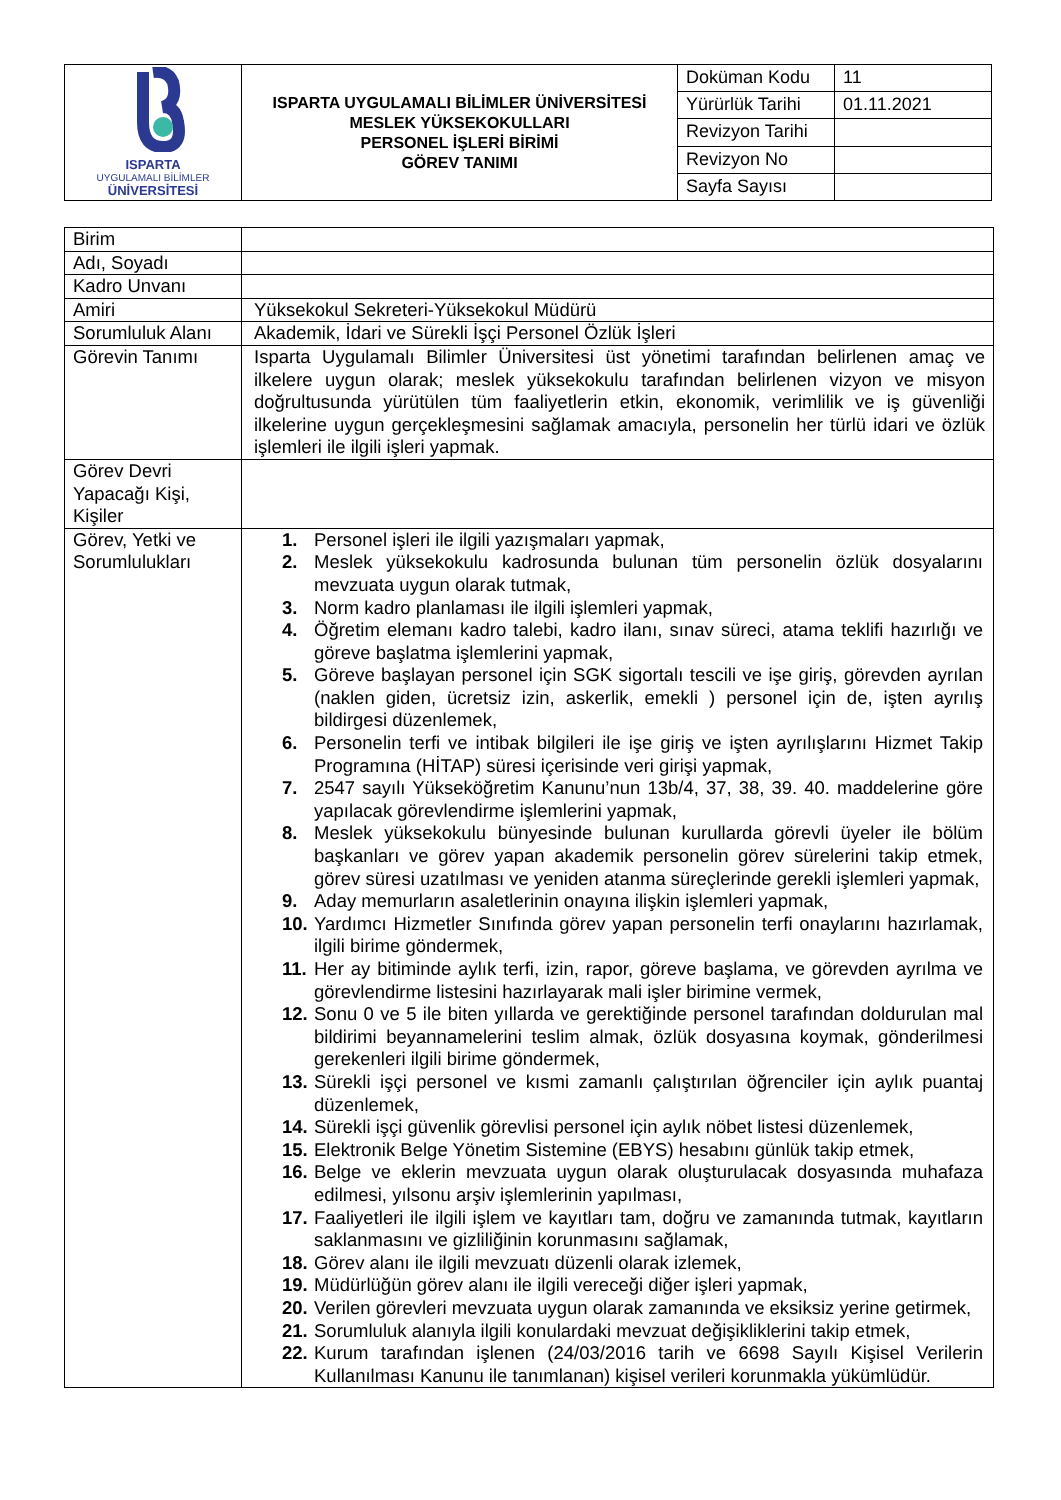| ISPARTA UYGULAMALI BİLİMLER ÜNİVERSİTESİ | ISPARTA UYGULAMALI BİLİMLER ÜNİVERSİTESİ MESLEK YÜKSEKOKULLARI PERSONEL İŞLERİ BİRİMİ GÖREV TANIMI | Doküman Kodu | 11 |
| | | Yürürlük Tarihi | 01.11.2021 |
| | | Revizyon Tarihi | |
| | | Revizyon No | |
| | | Sayfa Sayısı | |
| Birim | |
| Adı, Soyadı | |
| Kadro Unvanı | |
| Amiri | Yüksekokul Sekreteri-Yüksekokul Müdürü |
| Sorumluluk Alanı | Akademik, İdari ve Sürekli İşçi Personel Özlük İşleri |
| Görevin Tanımı | Isparta Uygulamalı Bilimler Üniversitesi üst yönetimi tarafından belirlenen amaç ve ilkelere uygun olarak; meslek yüksekokulu tarafından belirlenen vizyon ve misyon doğrultusunda yürütülen tüm faaliyetlerin etkin, ekonomik, verimlilik ve iş güvenliği ilkelerine uygun gerçekleşmesini sağlamak amacıyla, personelin her türlü idari ve özlük işlemleri ile ilgili işleri yapmak. |
| Görev Devri Yapacağı Kişi, Kişiler | |
| Görev, Yetki ve Sorumlulukları | 1. Personel işleri ile ilgili yazışmaları yapmak, 2. Meslek yüksekokulu kadrosunda bulunan tüm personelin özlük dosyalarını mevzuata uygun olarak tutmak, 3. Norm kadro planlaması ile ilgili işlemleri yapmak, 4. Öğretim elemanı kadro talebi, kadro ilanı, sınav süreci, atama teklifi hazırlığı ve göreve başlatma işlemlerini yapmak, 5. Göreve başlayan personel için SGK sigortalı tescili ve işe giriş, görevden ayrılan (naklen giden, ücretsiz izin, askerlik, emekli ) personel için de, işten ayrılış bildirgesi düzenlemek, 6. Personelin terfi ve intibak bilgileri ile işe giriş ve işten ayrılışlarını Hizmet Takip Programına (HİTAP) süresi içerisinde veri girişi yapmak, 7. 2547 sayılı Yükseköğretim Kanunu’nun 13b/4, 37, 38, 39. 40. maddelerine göre yapılacak görevlendirme işlemlerini yapmak, 8. Meslek yüksekokulu bünyesinde bulunan kurullarda görevli üyeler ile bölüm başkanları ve görev yapan akademik personelin görev sürelerini takip etmek, görev süresi uzatılması ve yeniden atanma süreçlerinde gerekli işlemleri yapmak, 9. Aday memurların asaletlerinin onayına ilişkin işlemleri yapmak, 10. Yardımcı Hizmetler Sınıfında görev yapan personelin terfi onaylarını hazırlamak, ilgili birime göndermek, 11. Her ay bitiminde aylık terfi, izin, rapor, göreve başlama, ve görevden ayrılma ve görevlendirme listesini hazırlayarak mali işler birimine vermek, 12. Sonu 0 ve 5 ile biten yıllarda ve gerektiğinde personel tarafından doldurulan mal bildirimi beyannamelerini teslim almak, özlük dosyasına koymak, gönderilmesi gerekenleri ilgili birime göndermek, 13. Sürekli işçi personel ve kısmi zamanlı çalıştırılan öğrenciler için aylık puantaj düzenlemek, 14. Sürekli işçi güvenlik görevlisi personel için aylık nöbet listesi düzenlemek, 15. Elektronik Belge Yönetim Sistemine (EBYS) hesabını günlük takip etmek, 16. Belge ve eklerin mevzuata uygun olarak oluşturulacak dosyasında muhafaza edilmesi, yılsonu arşiv işlemlerinin yapılması, 17. Faaliyetleri ile ilgili işlem ve kayıtları tam, doğru ve zamanında tutmak, kayıtların saklanmasını ve gizliliğinin korunmasını sağlamak, 18. Görev alanı ile ilgili mevzuatı düzenli olarak izlemek, 19. Müdürlüğün görev alanı ile ilgili vereceği diğer işleri yapmak, 20. Verilen görevleri mevzuata uygun olarak zamanında ve eksiksiz yerine getirmek, 21. Sorumluluk alanıyla ilgili konulardaki mevzuat değişikliklerini takip etmek, 22. Kurum tarafından işlenen (24/03/2016 tarih ve 6698 Sayılı Kişisel Verilerin Kullanılması Kanunu ile tanımlanan) kişisel verileri korunmakla yükümlüdür. |